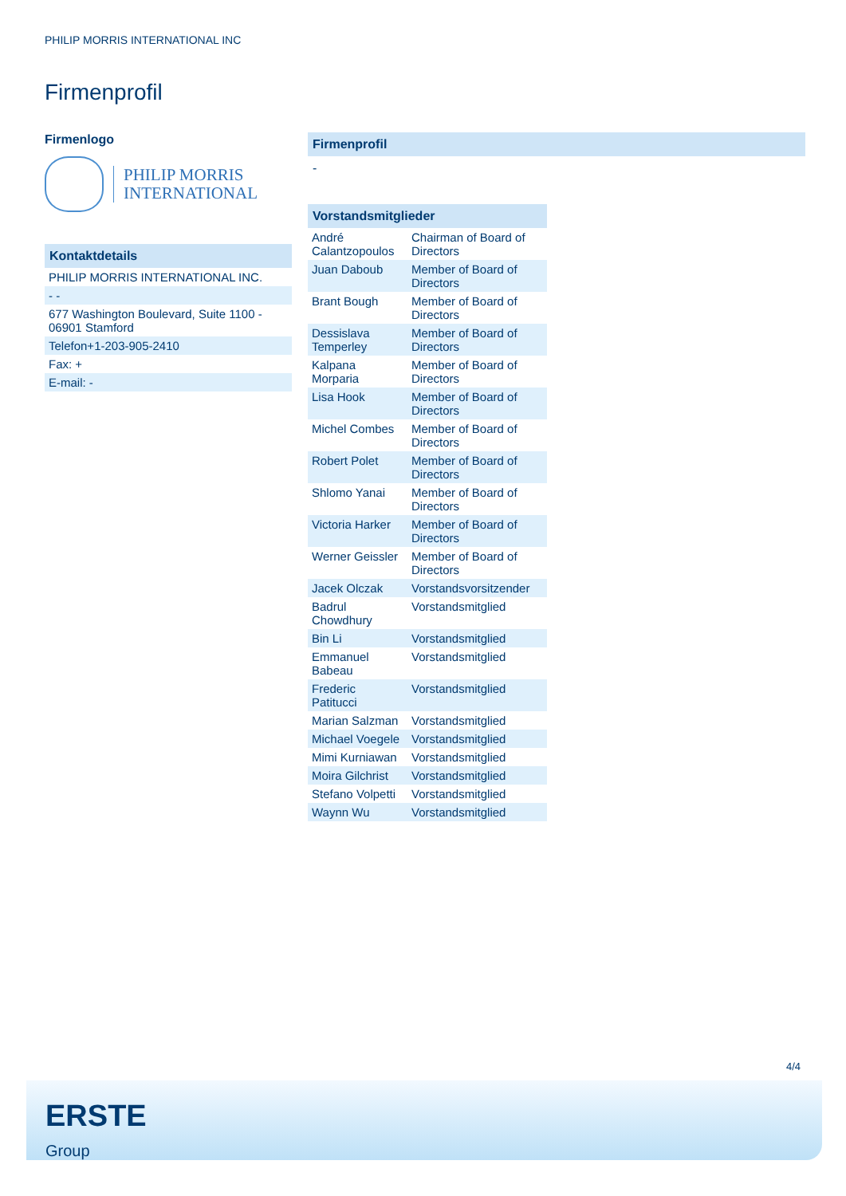PHILIP MORRIS INTERNATIONAL INC
Firmenprofil
Firmenlogo
PHILIP MORRIS
INTERNATIONAL
Kontaktdetails
| PHILIP MORRIS INTERNATIONAL INC. |
| - - |
| 677 Washington Boulevard, Suite 1100 - 06901 Stamford |
| Telefon+1-203-905-2410 |
| Fax: + |
| E-mail: - |
Firmenprofil
-
Vorstandsmitglieder
| André Calantzopoulos | Chairman of Board of Directors |
| Juan Daboub | Member of Board of Directors |
| Brant Bough | Member of Board of Directors |
| Dessislava Temperley | Member of Board of Directors |
| Kalpana Morparia | Member of Board of Directors |
| Lisa Hook | Member of Board of Directors |
| Michel Combes | Member of Board of Directors |
| Robert Polet | Member of Board of Directors |
| Shlomo Yanai | Member of Board of Directors |
| Victoria Harker | Member of Board of Directors |
| Werner Geissler | Member of Board of Directors |
| Jacek Olczak | Vorstandsvorsitzender |
| Badrul Chowdhury | Vorstandsmitglied |
| Bin Li | Vorstandsmitglied |
| Emmanuel Babeau | Vorstandsmitglied |
| Frederic Patitucci | Vorstandsmitglied |
| Marian Salzman | Vorstandsmitglied |
| Michael Voegele | Vorstandsmitglied |
| Mimi Kurniawan | Vorstandsmitglied |
| Moira Gilchrist | Vorstandsmitglied |
| Stefano Volpetti | Vorstandsmitglied |
| Waynn Wu | Vorstandsmitglied |
4/4
ERSTE
Group